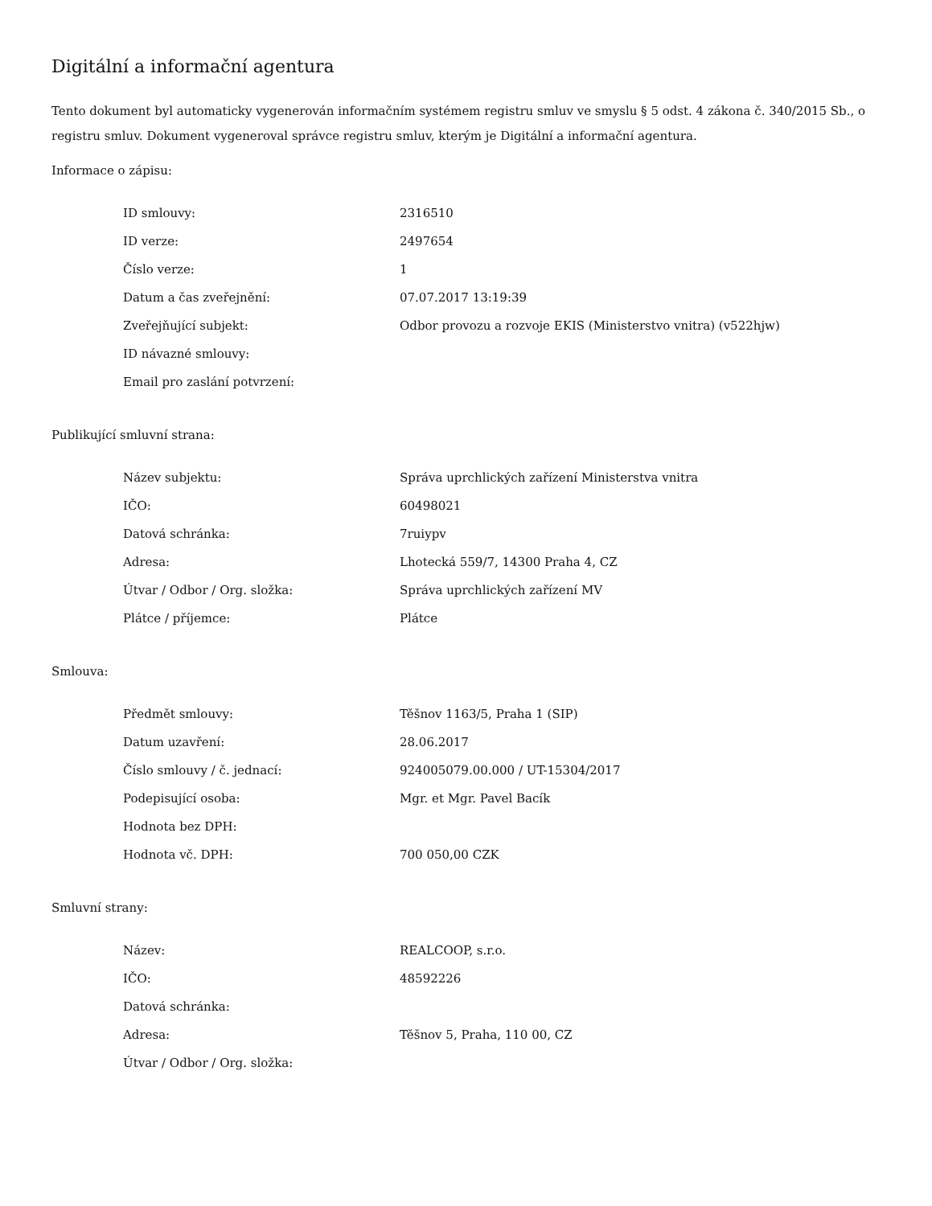Digitální a informační agentura
Tento dokument byl automaticky vygenerován informačním systémem registru smluv ve smyslu § 5 odst. 4 zákona č. 340/2015 Sb., o registru smluv. Dokument vygeneroval správce registru smluv, kterým je Digitální a informační agentura.
Informace o zápisu:
| ID smlouvy: | 2316510 |
| ID verze: | 2497654 |
| Číslo verze: | 1 |
| Datum a čas zveřejnění: | 07.07.2017 13:19:39 |
| Zveřejňující subjekt: | Odbor provozu a rozvoje EKIS (Ministerstvo vnitra) (v522hjw) |
| ID návazné smlouvy: | |
| Email pro zaslání potvrzení: | |
Publikující smluvní strana:
| Název subjektu: | Správa uprchlických zařízení Ministerstva vnitra |
| IČO: | 60498021 |
| Datová schránka: | 7ruiypv |
| Adresa: | Lhotecká 559/7, 14300 Praha 4, CZ |
| Útvar / Odbor / Org. složka: | Správa uprchlických zařízení MV |
| Plátce / příjemce: | Plátce |
Smlouva:
| Předmět smlouvy: | Těšnov 1163/5, Praha 1 (SIP) |
| Datum uzavření: | 28.06.2017 |
| Číslo smlouvy / č. jednací: | 924005079.00.000 / UT-15304/2017 |
| Podepisující osoba: | Mgr. et Mgr. Pavel Bacík |
| Hodnota bez DPH: | |
| Hodnota vč. DPH: | 700 050,00 CZK |
Smluvní strany:
| Název: | REALCOOP, s.r.o. |
| IČO: | 48592226 |
| Datová schránka: | |
| Adresa: | Těšnov 5, Praha, 110 00, CZ |
| Útvar / Odbor / Org. složka: | |